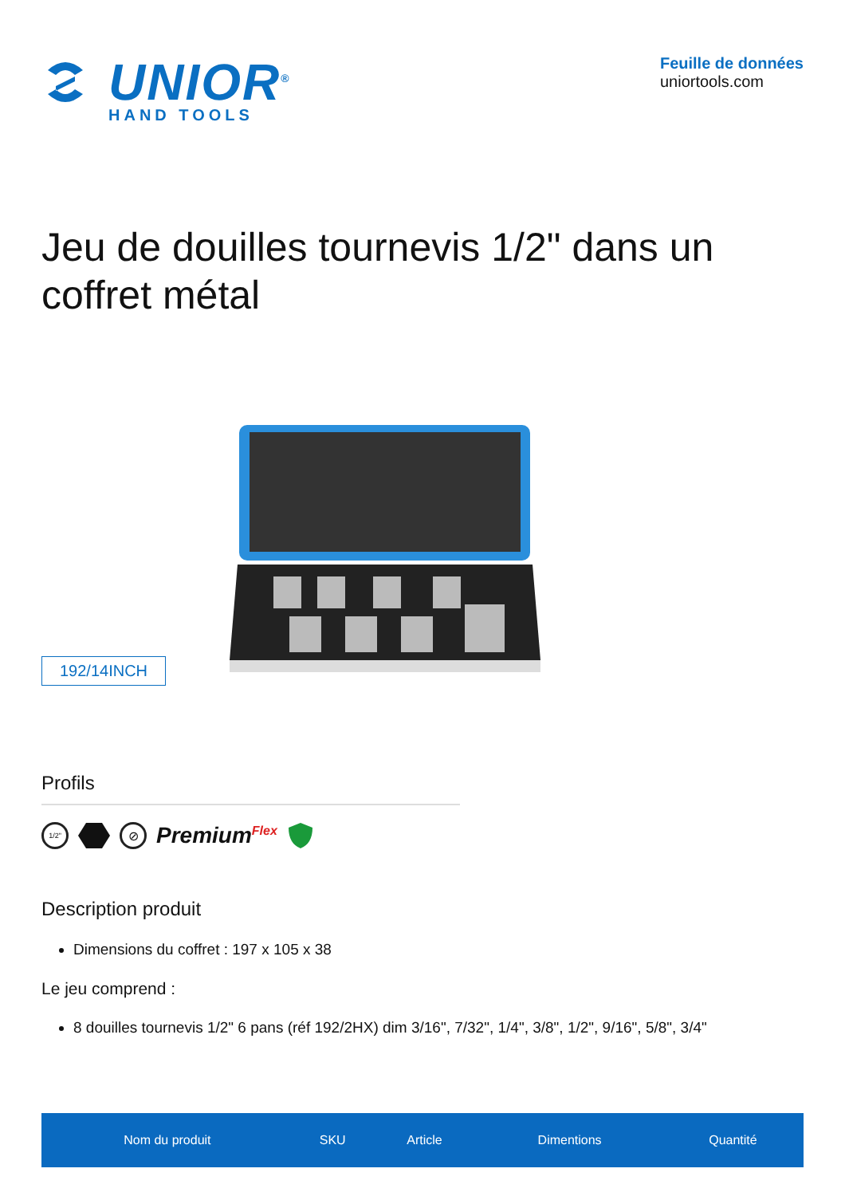UNIOR<sup>®</sup>
HAND TOOLS
Feuille de données
uniortools.com
Jeu de douilles tournevis 1/2" dans un coffret métal
192/14INCH
Profils
1/2" ⊘ Premium<sup>Flex</sup>
Description produit
Dimensions du coffret : 197 x 105 x 38
Le jeu comprend :
8 douilles tournevis 1/2" 6 pans (réf 192/2HX) dim 3/16", 7/32", 1/4", 3/8", 1/2", 9/16", 5/8", 3/4"
| Nom du produit | SKU | Article | Dimentions | Quantité |
| --- | --- | --- | --- | --- |